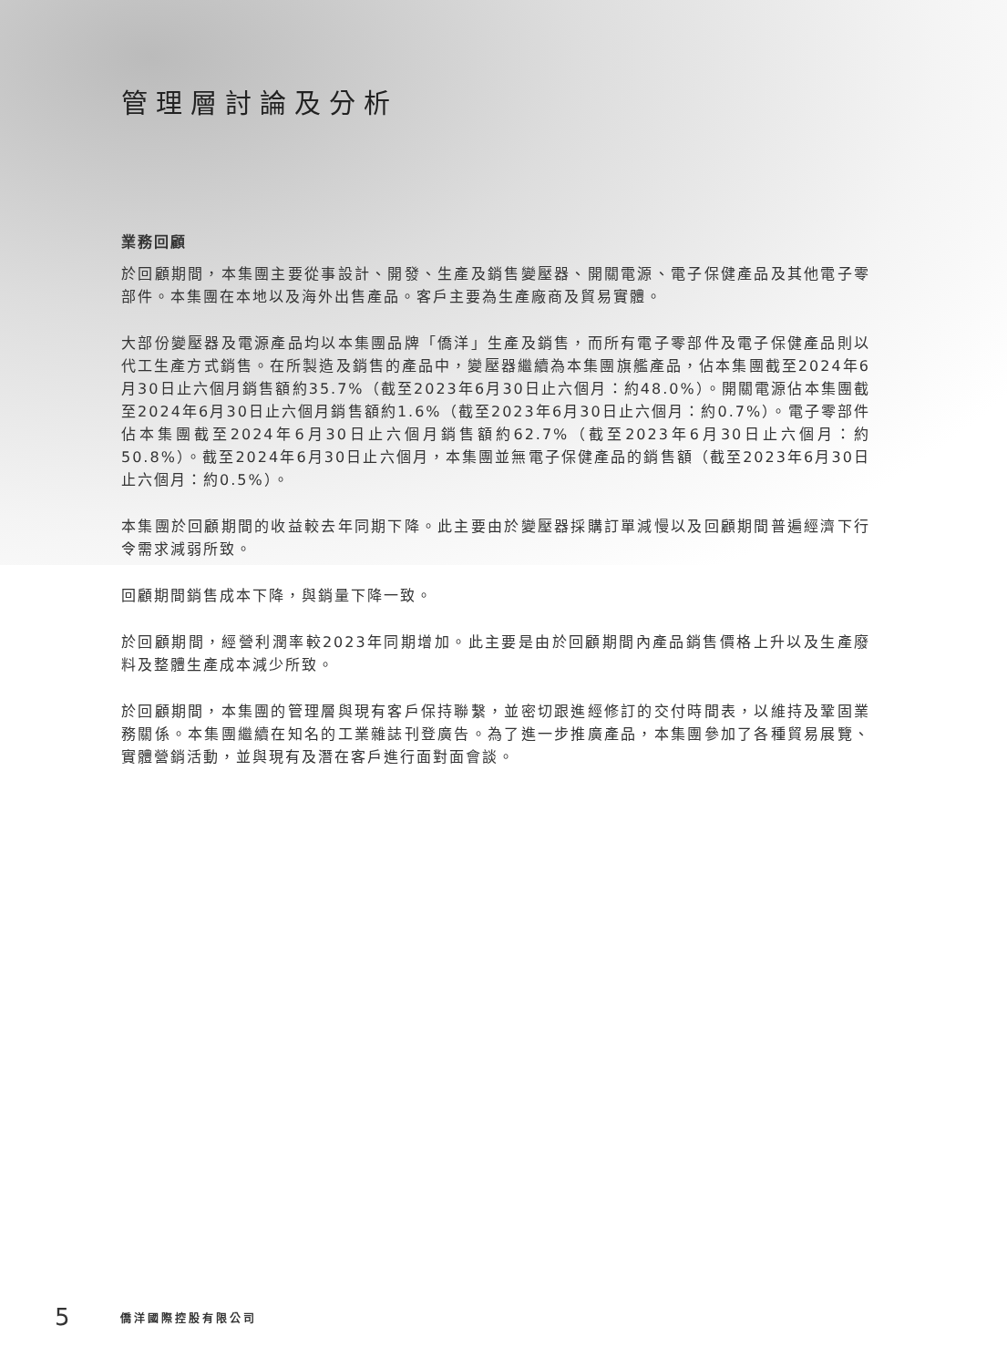管理層討論及分析
業務回顧
於回顧期間，本集團主要從事設計、開發、生產及銷售變壓器、開關電源、電子保健產品及其他電子零部件。本集團在本地以及海外出售產品。客戶主要為生產廠商及貿易實體。
大部份變壓器及電源產品均以本集團品牌「僑洋」生產及銷售，而所有電子零部件及電子保健產品則以代工生產方式銷售。在所製造及銷售的產品中，變壓器繼續為本集團旗艦產品，佔本集團截至2024年6月30日止六個月銷售額約35.7%（截至2023年6月30日止六個月：約48.0%）。開關電源佔本集團截至2024年6月30日止六個月銷售額約1.6%（截至2023年6月30日止六個月：約0.7%）。電子零部件佔本集團截至2024年6月30日止六個月銷售額約62.7%（截至2023年6月30日止六個月：約50.8%）。截至2024年6月30日止六個月，本集團並無電子保健產品的銷售額（截至2023年6月30日止六個月：約0.5%）。
本集團於回顧期間的收益較去年同期下降。此主要由於變壓器採購訂單減慢以及回顧期間普遍經濟下行令需求減弱所致。
回顧期間銷售成本下降，與銷量下降一致。
於回顧期間，經營利潤率較2023年同期增加。此主要是由於回顧期間內產品銷售價格上升以及生產廢料及整體生產成本減少所致。
於回顧期間，本集團的管理層與現有客戶保持聯繫，並密切跟進經修訂的交付時間表，以維持及鞏固業務關係。本集團繼續在知名的工業雜誌刊登廣告。為了進一步推廣產品，本集團參加了各種貿易展覽、實體營銷活動，並與現有及潛在客戶進行面對面會談。
5 僑洋國際控股有限公司